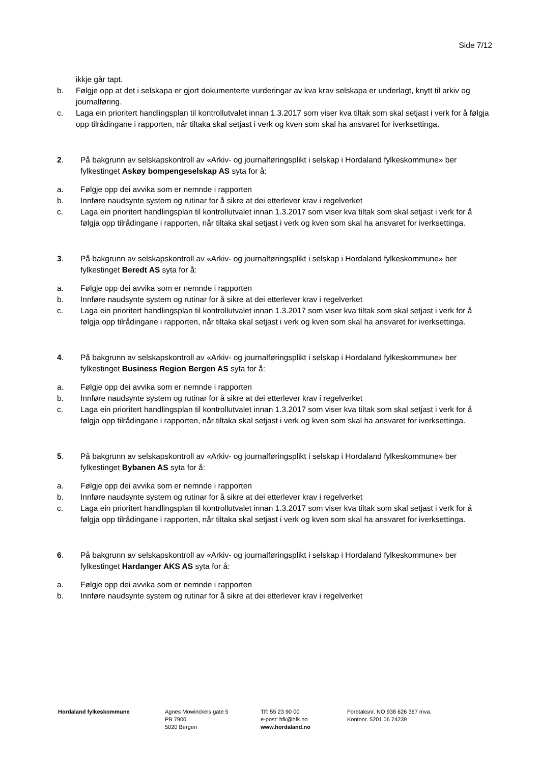Side 7/12
ikkje går tapt.
b. Følgje opp at det i selskapa er gjort dokumenterte vurderingar av kva krav selskapa er underlagt, knytt til arkiv og journalføring.
c. Laga ein prioritert handlingsplan til kontrollutvalet innan 1.3.2017 som viser kva tiltak som skal setjast i verk for å følgja opp tilrådingane i rapporten, når tiltaka skal setjast i verk og kven som skal ha ansvaret for iverksettinga.
2. På bakgrunn av selskapskontroll av «Arkiv- og journalføringsplikt i selskap i Hordaland fylkeskommune» ber fylkestinget Askøy bompengeselskap AS syta for å:
a. Følgje opp dei avvika som er nemnde i rapporten
b. Innføre naudsynte system og rutinar for å sikre at dei etterlever krav i regelverket
c. Laga ein prioritert handlingsplan til kontrollutvalet innan 1.3.2017 som viser kva tiltak som skal setjast i verk for å følgja opp tilrådingane i rapporten, når tiltaka skal setjast i verk og kven som skal ha ansvaret for iverksettinga.
3. På bakgrunn av selskapskontroll av «Arkiv- og journalføringsplikt i selskap i Hordaland fylkeskommune» ber fylkestinget Beredt AS syta for å:
a. Følgje opp dei avvika som er nemnde i rapporten
b. Innføre naudsynte system og rutinar for å sikre at dei etterlever krav i regelverket
c. Laga ein prioritert handlingsplan til kontrollutvalet innan 1.3.2017 som viser kva tiltak som skal setjast i verk for å følgja opp tilrådingane i rapporten, når tiltaka skal setjast i verk og kven som skal ha ansvaret for iverksettinga.
4. På bakgrunn av selskapskontroll av «Arkiv- og journalføringsplikt i selskap i Hordaland fylkeskommune» ber fylkestinget Business Region Bergen AS syta for å:
a. Følgje opp dei avvika som er nemnde i rapporten
b. Innføre naudsynte system og rutinar for å sikre at dei etterlever krav i regelverket
c. Laga ein prioritert handlingsplan til kontrollutvalet innan 1.3.2017 som viser kva tiltak som skal setjast i verk for å følgja opp tilrådingane i rapporten, når tiltaka skal setjast i verk og kven som skal ha ansvaret for iverksettinga.
5. På bakgrunn av selskapskontroll av «Arkiv- og journalføringsplikt i selskap i Hordaland fylkeskommune» ber fylkestinget Bybanen AS syta for å:
a. Følgje opp dei avvika som er nemnde i rapporten
b. Innføre naudsynte system og rutinar for å sikre at dei etterlever krav i regelverket
c. Laga ein prioritert handlingsplan til kontrollutvalet innan 1.3.2017 som viser kva tiltak som skal setjast i verk for å følgja opp tilrådingane i rapporten, når tiltaka skal setjast i verk og kven som skal ha ansvaret for iverksettinga.
6. På bakgrunn av selskapskontroll av «Arkiv- og journalføringsplikt i selskap i Hordaland fylkeskommune» ber fylkestinget Hardanger AKS AS syta for å:
a. Følgje opp dei avvika som er nemnde i rapporten
b. Innføre naudsynte system og rutinar for å sikre at dei etterlever krav i regelverket
Hordaland fylkeskommune Agnes Mowinckels gate 5
PB 7900
5020 Bergen
Tlf: 55 23 90 00
e-post: hfk@hfk.no
www.hordaland.no
Foretaksnr. NO 938 626 367 mva.
Kontonr. 5201 06 74239